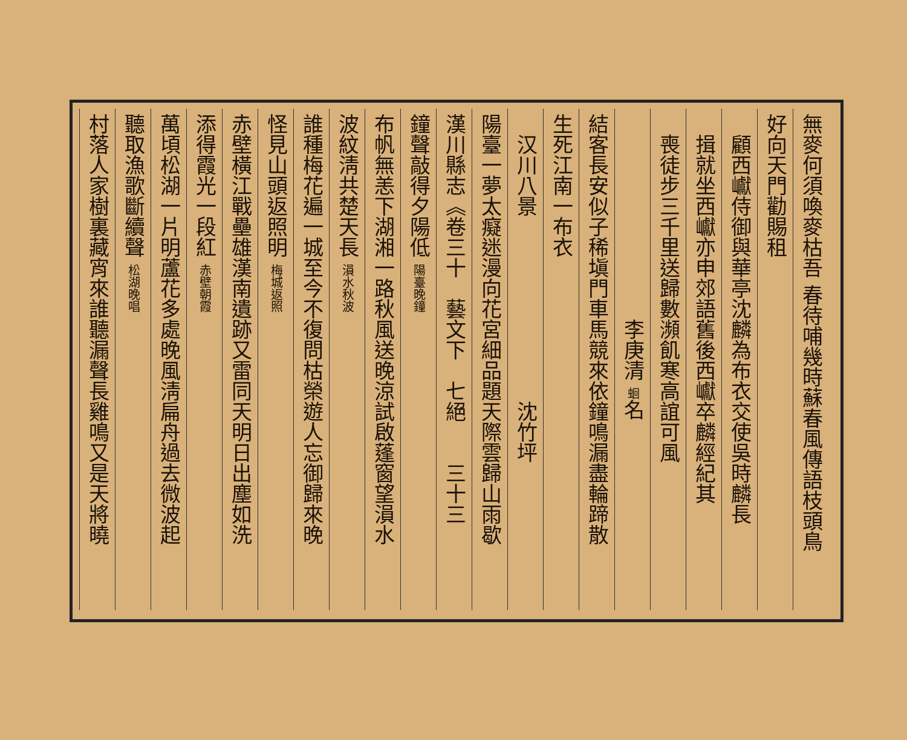無麥何須喚麥枯吾 春待哺幾時蘇春風傳語枝頭鳥
好向天門勸賜租
　顧西巘侍御與華亭沈麟為布衣交使吳時麟長
　揖就坐西巘亦申郊語舊後西巘卒麟經紀其
　喪徒步三千里送歸數瀕飢寒高誼可風
　　　　　　　　　　李庚清 蛔名
結客長安似子稀塡門車馬競來依鐘鳴漏盡輪蹄散
生死江南一布衣
　汉川八景　　　　　　　　　沈竹坪
陽臺一夢太癡迷漫向花宮細品題天際雲歸山雨歇
漢川縣志《卷三十　藝文下　七絕　　三十三
鐘聲敲得夕陽低 陽臺晚鐘
布帆無恙下湖湘一路秋風送晚涼試啟蓬窗望溳水
波紋淸共楚天長 溳水秋波
誰種梅花遍一城至今不復問枯榮遊人忘御歸來晚
怪見山頭返照明 梅城返照
赤壁橫江戰壘雄漢南遺跡又雷同天明日出塵如洗
添得霞光一段紅 赤壁朝霞
萬頃松湖一片明蘆花多處晚風淸扁舟過去微波起
聽取漁歌斷續聲 松湖晚唱
村落人家樹裏藏宵來誰聽漏聲長雞鳴又是天將曉